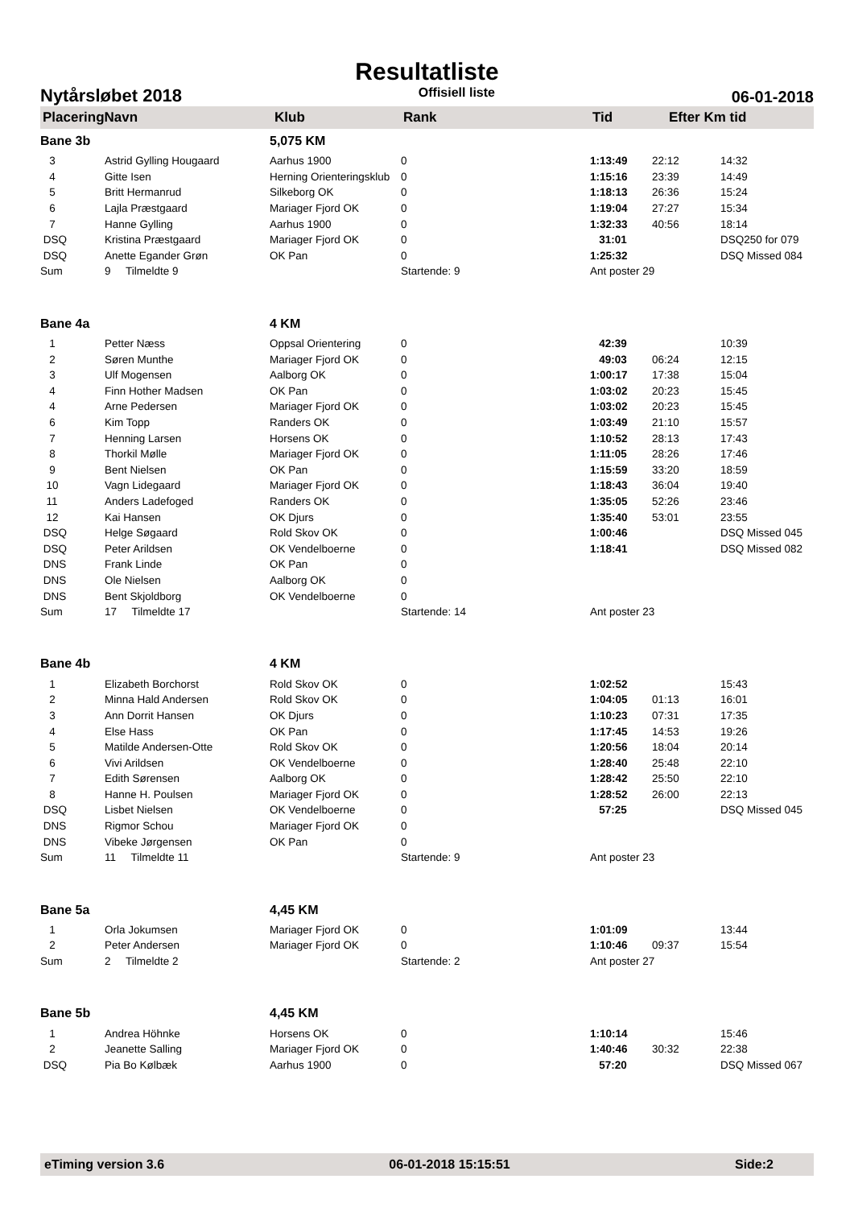Resultatliste
Nytårsløbet 2018 Offisiell liste 06-01-2018
PlaceringNavn Klub Rank Tid Efter Km tid
| Bane 3b | | 5,075 KM | | | | |
| 3 | Astrid Gylling Hougaard | Aarhus 1900 | 0 | 1:13:49 | 22:12 | 14:32 |
| 4 | Gitte Isen | Herning Orienteringsklub | 0 | 1:15:16 | 23:39 | 14:49 |
| 5 | Britt Hermanrud | Silkeborg OK | 0 | 1:18:13 | 26:36 | 15:24 |
| 6 | Lajla Præstgaard | Mariager Fjord OK | 0 | 1:19:04 | 27:27 | 15:34 |
| 7 | Hanne Gylling | Aarhus 1900 | 0 | 1:32:33 | 40:56 | 18:14 |
| DSQ | Kristina Præstgaard | Mariager Fjord OK | 0 | 31:01 | | DSQ250 for 079 |
| DSQ | Anette Egander Grøn | OK Pan | 0 | 1:25:32 | | DSQ Missed 084 |
| Sum | 9 Tilmeldte 9 | | Startende: 9 | Ant poster 29 | | |
| Bane 4a | | 4 KM | | | | |
| 1 | Petter Næss | Oppsal Orientering | 0 | 42:39 | | 10:39 |
| 2 | Søren Munthe | Mariager Fjord OK | 0 | 49:03 | 06:24 | 12:15 |
| 3 | Ulf Mogensen | Aalborg OK | 0 | 1:00:17 | 17:38 | 15:04 |
| 4 | Finn Hother Madsen | OK Pan | 0 | 1:03:02 | 20:23 | 15:45 |
| 4 | Arne Pedersen | Mariager Fjord OK | 0 | 1:03:02 | 20:23 | 15:45 |
| 6 | Kim Topp | Randers OK | 0 | 1:03:49 | 21:10 | 15:57 |
| 7 | Henning Larsen | Horsens OK | 0 | 1:10:52 | 28:13 | 17:43 |
| 8 | Thorkil Mølle | Mariager Fjord OK | 0 | 1:11:05 | 28:26 | 17:46 |
| 9 | Bent Nielsen | OK Pan | 0 | 1:15:59 | 33:20 | 18:59 |
| 10 | Vagn Lidegaard | Mariager Fjord OK | 0 | 1:18:43 | 36:04 | 19:40 |
| 11 | Anders Ladefoged | Randers OK | 0 | 1:35:05 | 52:26 | 23:46 |
| 12 | Kai Hansen | OK Djurs | 0 | 1:35:40 | 53:01 | 23:55 |
| DSQ | Helge Søgaard | Rold Skov OK | 0 | 1:00:46 | | DSQ Missed 045 |
| DSQ | Peter Arildsen | OK Vendelboerne | 0 | 1:18:41 | | DSQ Missed 082 |
| DNS | Frank Linde | OK Pan | 0 | | | |
| DNS | Ole Nielsen | Aalborg OK | 0 | | | |
| DNS | Bent Skjoldborg | OK Vendelboerne | 0 | | | |
| Sum | 17 Tilmeldte 17 | | Startende: 14 | Ant poster 23 | | |
| Bane 4b | | 4 KM | | | | |
| 1 | Elizabeth Borchorst | Rold Skov OK | 0 | 1:02:52 | | 15:43 |
| 2 | Minna Hald Andersen | Rold Skov OK | 0 | 1:04:05 | 01:13 | 16:01 |
| 3 | Ann Dorrit Hansen | OK Djurs | 0 | 1:10:23 | 07:31 | 17:35 |
| 4 | Else Hass | OK Pan | 0 | 1:17:45 | 14:53 | 19:26 |
| 5 | Matilde Andersen-Otte | Rold Skov OK | 0 | 1:20:56 | 18:04 | 20:14 |
| 6 | Vivi Arildsen | OK Vendelboerne | 0 | 1:28:40 | 25:48 | 22:10 |
| 7 | Edith Sørensen | Aalborg OK | 0 | 1:28:42 | 25:50 | 22:10 |
| 8 | Hanne H. Poulsen | Mariager Fjord OK | 0 | 1:28:52 | 26:00 | 22:13 |
| DSQ | Lisbet Nielsen | OK Vendelboerne | 0 | 57:25 | | DSQ Missed 045 |
| DNS | Rigmor Schou | Mariager Fjord OK | 0 | | | |
| DNS | Vibeke Jørgensen | OK Pan | 0 | | | |
| Sum | 11 Tilmeldte 11 | | Startende: 9 | Ant poster 23 | | |
| Bane 5a | | 4,45 KM | | | | |
| 1 | Orla Jokumsen | Mariager Fjord OK | 0 | 1:01:09 | | 13:44 |
| 2 | Peter Andersen | Mariager Fjord OK | 0 | 1:10:46 | 09:37 | 15:54 |
| Sum | 2 Tilmeldte 2 | | Startende: 2 | Ant poster 27 | | |
| Bane 5b | | 4,45 KM | | | | |
| 1 | Andrea Höhnke | Horsens OK | 0 | 1:10:14 | | 15:46 |
| 2 | Jeanette Salling | Mariager Fjord OK | 0 | 1:40:46 | 30:32 | 22:38 |
| DSQ | Pia Bo Kølbæk | Aarhus 1900 | 0 | 57:20 | | DSQ Missed 067 |
eTiming version 3.6 06-01-2018 15:15:51 Side:2